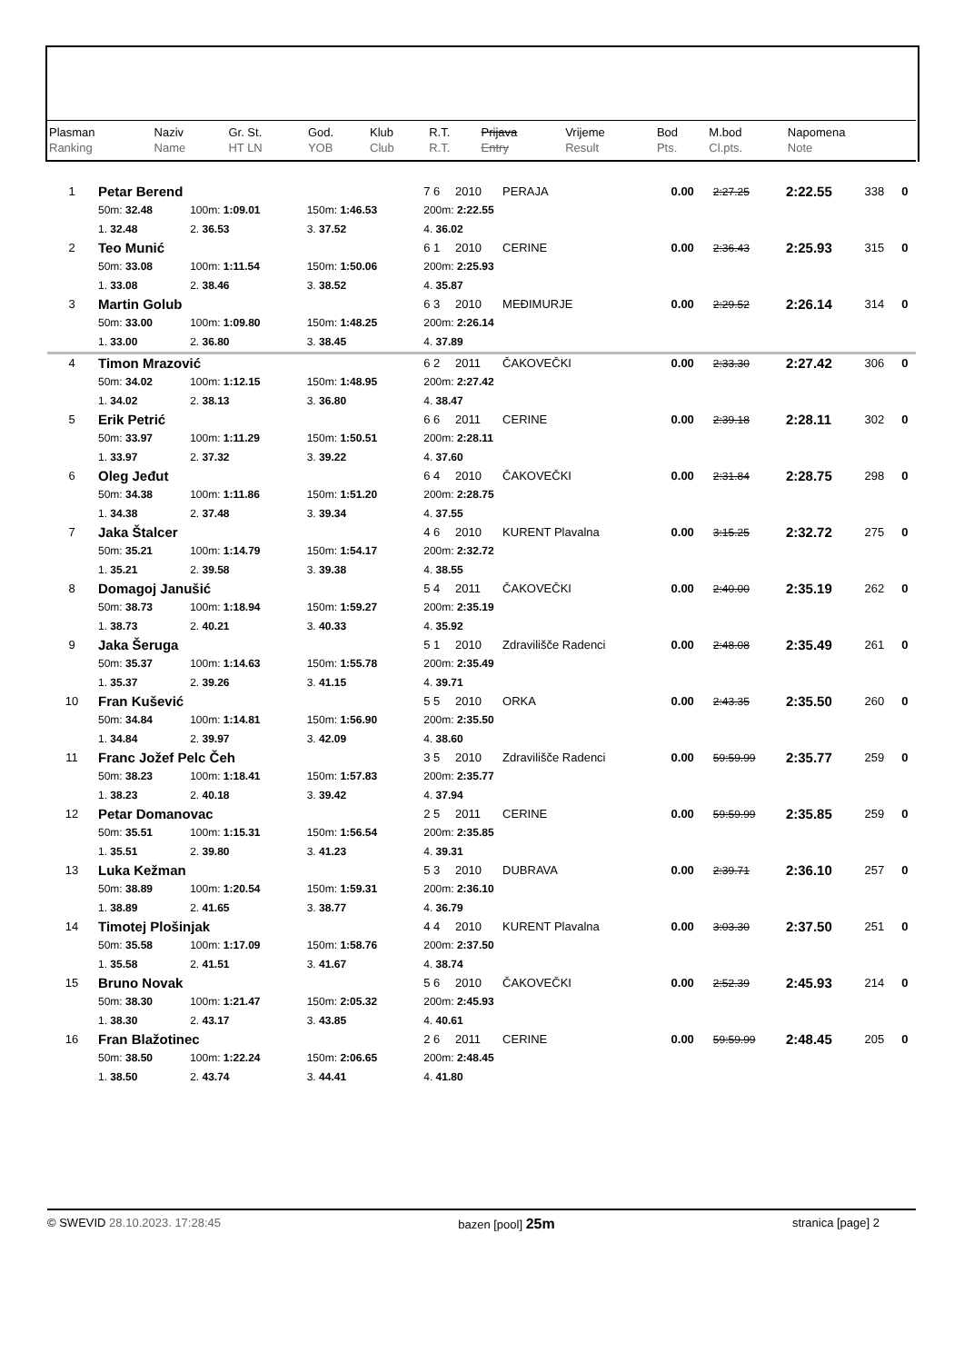| Plasman Ranking | Naziv Name | Gr. St. HT LN | God. YOB | Klub Club | R.T. R.T. | Prijava Entry | Vrijeme Result | Bod Pts. | M.bod Cl.pts. | Napomena Note |
| --- | --- | --- | --- | --- | --- | --- | --- | --- | --- | --- |
| 1 | Petar Berend | | | 7 6 | 2010 | PERAJA | 0.00 | 2:27.25 | 2:22.55 | 338 | 0 |
| | 50m: 32.48 | 100m: 1:09.01 | 150m: 1:46.53 | 200m: 2:22.55 | | | | | | | |
| | 1. 32.48 | 2. 36.53 | 3. 37.52 | 4. 36.02 | | | | | | | |
| 2 | Teo Munić | | | 6 1 | 2010 | CERINE | 0.00 | 2:36.43 | 2:25.93 | 315 | 0 |
| | 50m: 33.08 | 100m: 1:11.54 | 150m: 1:50.06 | 200m: 2:25.93 | | | | | | | |
| | 1. 33.08 | 2. 38.46 | 3. 38.52 | 4. 35.87 | | | | | | | |
| 3 | Martin Golub | | | 6 3 | 2010 | MEĐIMURJE | 0.00 | 2:29.52 | 2:26.14 | 314 | 0 |
| | 50m: 33.00 | 100m: 1:09.80 | 150m: 1:48.25 | 200m: 2:26.14 | | | | | | | |
| | 1. 33.00 | 2. 36.80 | 3. 38.45 | 4. 37.89 | | | | | | | |
| 4 | Timon Mrazović | | | 6 2 | 2011 | ČAKOVEČKI | 0.00 | 2:33.30 | 2:27.42 | 306 | 0 |
| | 50m: 34.02 | 100m: 1:12.15 | 150m: 1:48.95 | 200m: 2:27.42 | | | | | | | |
| | 1. 34.02 | 2. 38.13 | 3. 36.80 | 4. 38.47 | | | | | | | |
| 5 | Erik Petrić | | | 6 6 | 2011 | CERINE | 0.00 | 2:39.18 | 2:28.11 | 302 | 0 |
| | 50m: 33.97 | 100m: 1:11.29 | 150m: 1:50.51 | 200m: 2:28.11 | | | | | | | |
| | 1. 33.97 | 2. 37.32 | 3. 39.22 | 4. 37.60 | | | | | | | |
| 6 | Oleg Jeđut | | | 6 4 | 2010 | ČAKOVEČKI | 0.00 | 2:31.84 | 2:28.75 | 298 | 0 |
| | 50m: 34.38 | 100m: 1:11.86 | 150m: 1:51.20 | 200m: 2:28.75 | | | | | | | |
| | 1. 34.38 | 2. 37.48 | 3. 39.34 | 4. 37.55 | | | | | | | |
| 7 | Jaka Štalcer | | | 4 6 | 2010 | KURENT Plavalna | 0.00 | 3:15.25 | 2:32.72 | 275 | 0 |
| | 50m: 35.21 | 100m: 1:14.79 | 150m: 1:54.17 | 200m: 2:32.72 | | | | | | | |
| | 1. 35.21 | 2. 39.58 | 3. 39.38 | 4. 38.55 | | | | | | | |
| 8 | Domagoj Janušić | | | 5 4 | 2011 | ČAKOVEČKI | 0.00 | 2:40.00 | 2:35.19 | 262 | 0 |
| | 50m: 38.73 | 100m: 1:18.94 | 150m: 1:59.27 | 200m: 2:35.19 | | | | | | | |
| | 1. 38.73 | 2. 40.21 | 3. 40.33 | 4. 35.92 | | | | | | | |
| 9 | Jaka Šeruga | | | 5 1 | 2010 | Zdravilišče Radenci | 0.00 | 2:48.08 | 2:35.49 | 261 | 0 |
| | 50m: 35.37 | 100m: 1:14.63 | 150m: 1:55.78 | 200m: 2:35.49 | | | | | | | |
| | 1. 35.37 | 2. 39.26 | 3. 41.15 | 4. 39.71 | | | | | | | |
| 10 | Fran Kušević | | | 5 5 | 2010 | ORKA | 0.00 | 2:43.35 | 2:35.50 | 260 | 0 |
| | 50m: 34.84 | 100m: 1:14.81 | 150m: 1:56.90 | 200m: 2:35.50 | | | | | | | |
| | 1. 34.84 | 2. 39.97 | 3. 42.09 | 4. 38.60 | | | | | | | |
| 11 | Franc Jožef Pelc Čeh | | | 3 5 | 2010 | Zdravilišče Radenci | 0.00 | 59:59.99 | 2:35.77 | 259 | 0 |
| | 50m: 38.23 | 100m: 1:18.41 | 150m: 1:57.83 | 200m: 2:35.77 | | | | | | | |
| | 1. 38.23 | 2. 40.18 | 3. 39.42 | 4. 37.94 | | | | | | | |
| 12 | Petar Domanovac | | | 2 5 | 2011 | CERINE | 0.00 | 59:59.99 | 2:35.85 | 259 | 0 |
| | 50m: 35.51 | 100m: 1:15.31 | 150m: 1:56.54 | 200m: 2:35.85 | | | | | | | |
| | 1. 35.51 | 2. 39.80 | 3. 41.23 | 4. 39.31 | | | | | | | |
| 13 | Luka Kežman | | | 5 3 | 2010 | DUBRAVA | 0.00 | 2:39.71 | 2:36.10 | 257 | 0 |
| | 50m: 38.89 | 100m: 1:20.54 | 150m: 1:59.31 | 200m: 2:36.10 | | | | | | | |
| | 1. 38.89 | 2. 41.65 | 3. 38.77 | 4. 36.79 | | | | | | | |
| 14 | Timotej Plošinjak | | | 4 4 | 2010 | KURENT Plavalna | 0.00 | 3:03.30 | 2:37.50 | 251 | 0 |
| | 50m: 35.58 | 100m: 1:17.09 | 150m: 1:58.76 | 200m: 2:37.50 | | | | | | | |
| | 1. 35.58 | 2. 41.51 | 3. 41.67 | 4. 38.74 | | | | | | | |
| 15 | Bruno Novak | | | 5 6 | 2010 | ČAKOVEČKI | 0.00 | 2:52.39 | 2:45.93 | 214 | 0 |
| | 50m: 38.30 | 100m: 1:21.47 | 150m: 2:05.32 | 200m: 2:45.93 | | | | | | | |
| | 1. 38.30 | 2. 43.17 | 3. 43.85 | 4. 40.61 | | | | | | | |
| 16 | Fran Blažotinec | | | 2 6 | 2011 | CERINE | 0.00 | 59:59.99 | 2:48.45 | 205 | 0 |
| | 50m: 38.50 | 100m: 1:22.24 | 150m: 2:06.65 | 200m: 2:48.45 | | | | | | | |
| | 1. 38.50 | 2. 43.74 | 3. 44.41 | 4. 41.80 | | | | | | | |
© SWEVID 28.10.2023. 17:28:45 bazen [pool] 25m stranica [page] 2